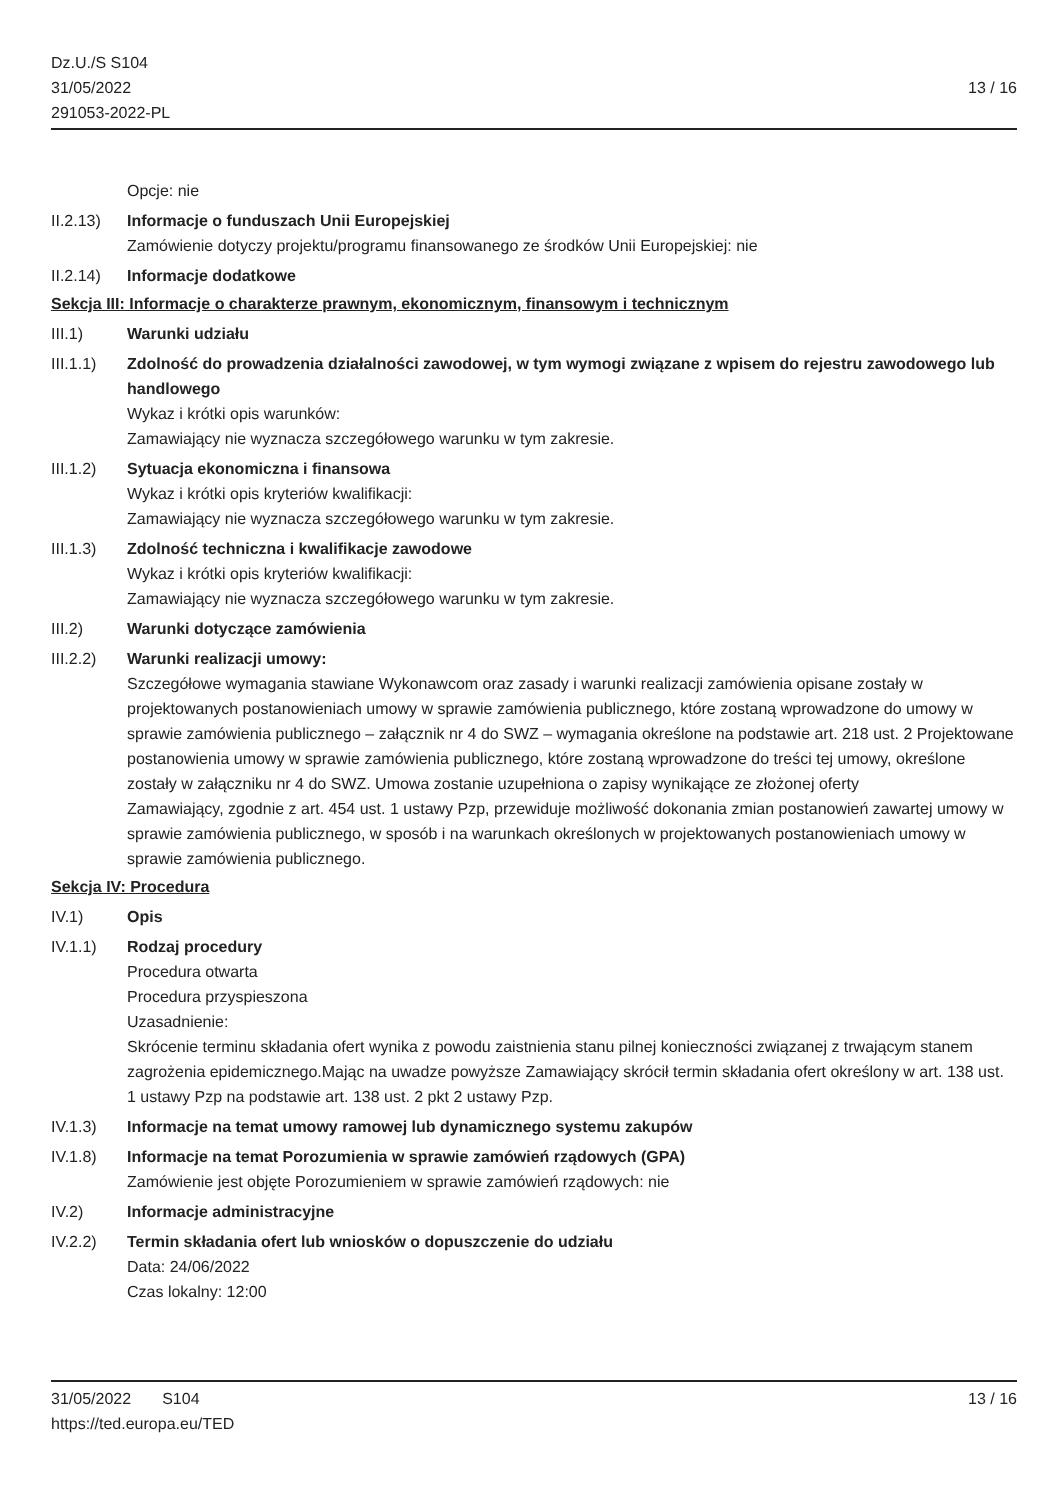Dz.U./S S104
31/05/2022
291053-2022-PL
13 / 16
Opcje: nie
II.2.13)
Informacje o funduszach Unii Europejskiej
Zamówienie dotyczy projektu/programu finansowanego ze środków Unii Europejskiej: nie
II.2.14)
Informacje dodatkowe
Sekcja III: Informacje o charakterze prawnym, ekonomicznym, finansowym i technicznym
III.1) Warunki udziału
III.1.1)
Zdolność do prowadzenia działalności zawodowej, w tym wymogi związane z wpisem do rejestru zawodowego lub handlowego
Wykaz i krótki opis warunków:
Zamawiający nie wyznacza szczegółowego warunku w tym zakresie.
III.1.2)
Sytuacja ekonomiczna i finansowa
Wykaz i krótki opis kryteriów kwalifikacji:
Zamawiający nie wyznacza szczegółowego warunku w tym zakresie.
III.1.3)
Zdolność techniczna i kwalifikacje zawodowe
Wykaz i krótki opis kryteriów kwalifikacji:
Zamawiający nie wyznacza szczegółowego warunku w tym zakresie.
III.2) Warunki dotyczące zamówienia
III.2.2)
Warunki realizacji umowy:
Szczegółowe wymagania stawiane Wykonawcom oraz zasady i warunki realizacji zamówienia opisane zostały w projektowanych postanowieniach umowy w sprawie zamówienia publicznego, które zostaną wprowadzone do umowy w sprawie zamówienia publicznego – załącznik nr 4 do SWZ – wymagania określone na podstawie art. 218 ust. 2 Projektowane postanowienia umowy w sprawie zamówienia publicznego, które zostaną wprowadzone do treści tej umowy, określone zostały w załączniku nr 4 do SWZ. Umowa zostanie uzupełniona o zapisy wynikające ze złożonej oferty
Zamawiający, zgodnie z art. 454 ust. 1 ustawy Pzp, przewiduje możliwość dokonania zmian postanowień zawartej umowy w sprawie zamówienia publicznego, w sposób i na warunkach określonych w projektowanych postanowieniach umowy w sprawie zamówienia publicznego.
Sekcja IV: Procedura
IV.1) Opis
IV.1.1) Rodzaj procedury
Procedura otwarta
Procedura przyspieszona
Uzasadnienie:
Skrócenie terminu składania ofert wynika z powodu zaistnienia stanu pilnej konieczności związanej z trwającym stanem zagrożenia epidemicznego.Mając na uwadze powyższe Zamawiający skrócił termin składania ofert określony w art. 138 ust. 1 ustawy Pzp na podstawie art. 138 ust. 2 pkt 2 ustawy Pzp.
IV.1.3) Informacje na temat umowy ramowej lub dynamicznego systemu zakupów
IV.1.8) Informacje na temat Porozumienia w sprawie zamówień rządowych (GPA)
Zamówienie jest objęte Porozumieniem w sprawie zamówień rządowych: nie
IV.2) Informacje administracyjne
IV.2.2) Termin składania ofert lub wniosków o dopuszczenie do udziału
Data: 24/06/2022
Czas lokalny: 12:00
31/05/2022 S104 13 / 16
https://ted.europa.eu/TED